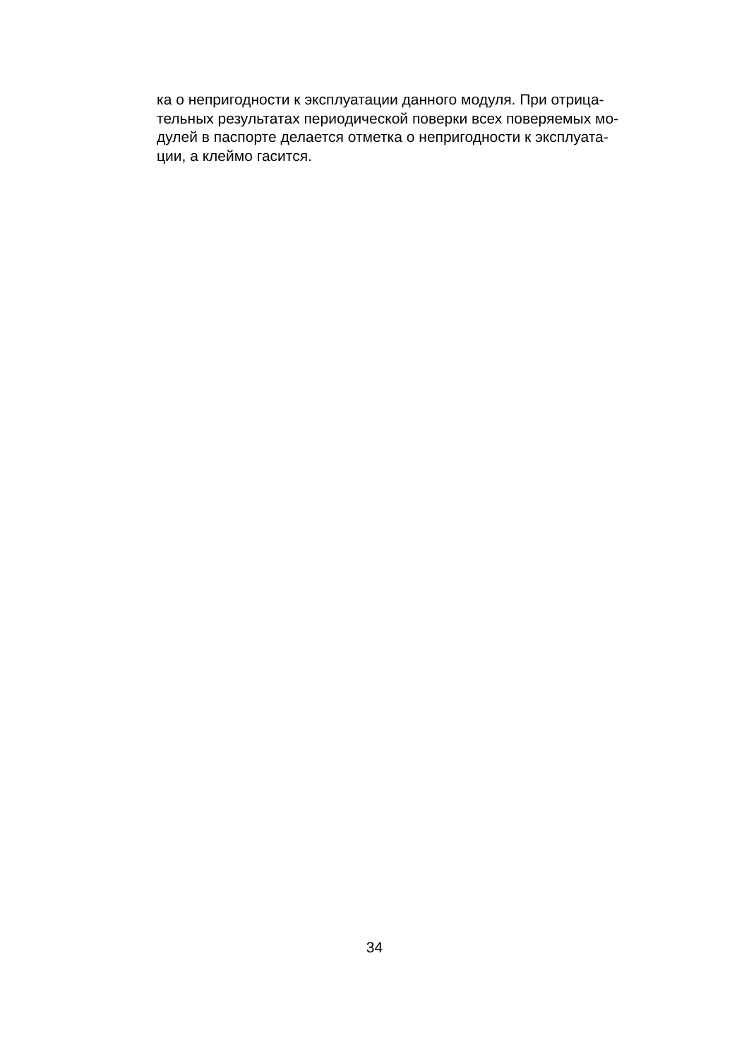ка о непригодности к эксплуатации данного модуля. При отрица-
тельных результатах периодической поверки всех поверяемых мо-
дулей в паспорте делается отметка о непригодности к эксплуата-
ции, а клеймо гасится.
34